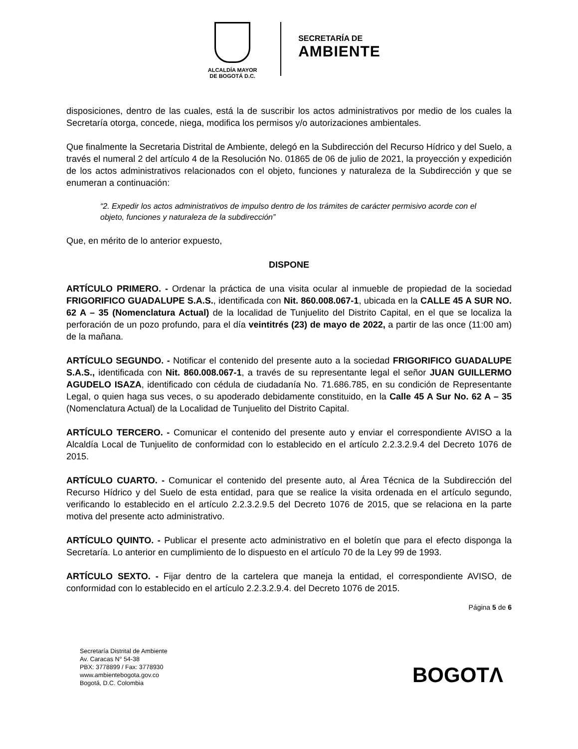ALCALDÍA MAYOR
DE BOGOTÁ D.C.
SECRETARÍA DE
AMBIENTE
disposiciones, dentro de las cuales, está la de suscribir los actos administrativos por medio de los cuales la Secretaría otorga, concede, niega, modifica los permisos y/o autorizaciones ambientales.
Que finalmente la Secretaria Distrital de Ambiente, delegó en la Subdirección del Recurso Hídrico y del Suelo, a través el numeral 2 del artículo 4 de la Resolución No. 01865 de 06 de julio de 2021, la proyección y expedición de los actos administrativos relacionados con el objeto, funciones y naturaleza de la Subdirección y que se enumeran a continuación:
“2. Expedir los actos administrativos de impulso dentro de los trámites de carácter permisivo acorde con el objeto, funciones y naturaleza de la subdirección”
Que, en mérito de lo anterior expuesto,
DISPONE
ARTÍCULO PRIMERO. - Ordenar la práctica de una visita ocular al inmueble de propiedad de la sociedad FRIGORIFICO GUADALUPE S.A.S., identificada con Nit. 860.008.067-1, ubicada en la CALLE 45 A SUR NO. 62 A – 35 (Nomenclatura Actual) de la localidad de Tunjuelito del Distrito Capital, en el que se localiza la perforación de un pozo profundo, para el día veintitrés (23) de mayo de 2022, a partir de las once (11:00 am) de la mañana.
ARTÍCULO SEGUNDO. - Notificar el contenido del presente auto a la sociedad FRIGORIFICO GUADALUPE S.A.S., identificada con Nit. 860.008.067-1, a través de su representante legal el señor JUAN GUILLERMO AGUDELO ISAZA, identificado con cédula de ciudadanía No. 71.686.785, en su condición de Representante Legal, o quien haga sus veces, o su apoderado debidamente constituido, en la Calle 45 A Sur No. 62 A – 35 (Nomenclatura Actual) de la Localidad de Tunjuelito del Distrito Capital.
ARTÍCULO TERCERO. - Comunicar el contenido del presente auto y enviar el correspondiente AVISO a la Alcaldía Local de Tunjuelito de conformidad con lo establecido en el artículo 2.2.3.2.9.4 del Decreto 1076 de 2015.
ARTÍCULO CUARTO. - Comunicar el contenido del presente auto, al Área Técnica de la Subdirección del Recurso Hídrico y del Suelo de esta entidad, para que se realice la visita ordenada en el artículo segundo, verificando lo establecido en el artículo 2.2.3.2.9.5 del Decreto 1076 de 2015, que se relaciona en la parte motiva del presente acto administrativo.
ARTÍCULO QUINTO. - Publicar el presente acto administrativo en el boletín que para el efecto disponga la Secretaría. Lo anterior en cumplimiento de lo dispuesto en el artículo 70 de la Ley 99 de 1993.
ARTÍCULO SEXTO. - Fijar dentro de la cartelera que maneja la entidad, el correspondiente AVISO, de conformidad con lo establecido en el artículo 2.2.3.2.9.4. del Decreto 1076 de 2015.
Página 5 de 6
Secretaría Distrital de Ambiente
Av. Caracas N° 54-38
PBX: 3778899 / Fax: 3778930
www.ambientebogota.gov.co
Bogotá, D.C. Colombia
BOGOTΛ